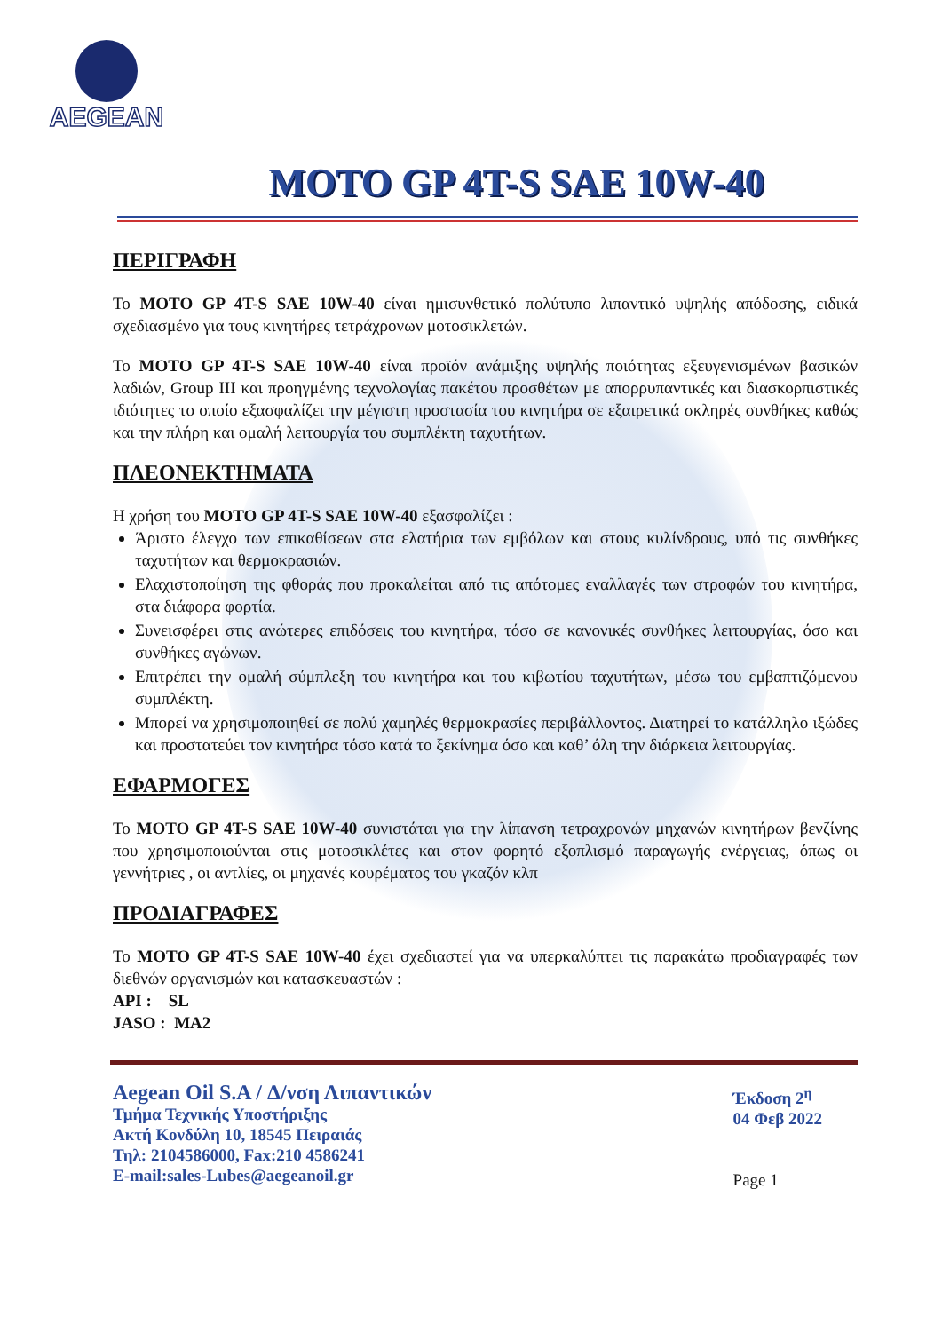AEGEAN
MOTO GP 4T-S SAE 10W-40
ΠΕΡΙΓΡΑΦΗ
Το MOTO GP 4T-S SAE 10W-40 είναι ημισυνθετικό πολύτυπο λιπαντικό υψηλής απόδοσης, ειδικά σχεδιασμένο για τους κινητήρες τετράχρονων μοτοσικλετών.
Το MOTO GP 4T-S SAE 10W-40 είναι προϊόν ανάμιξης υψηλής ποιότητας εξευγενισμένων βασικών λαδιών, Group III και προηγμένης τεχνολογίας πακέτου προσθέτων με απορρυπαντικές και διασκορπιστικές ιδιότητες το οποίο εξασφαλίζει την μέγιστη προστασία του κινητήρα σε εξαιρετικά σκληρές συνθήκες καθώς και την πλήρη και ομαλή λειτουργία του συμπλέκτη ταχυτήτων.
ΠΛΕΟΝΕΚΤΗΜΑΤΑ
Η χρήση του MOTO GP 4T-S SAE 10W-40 εξασφαλίζει :
Άριστο έλεγχο των επικαθίσεων στα ελατήρια των εμβόλων και στους κυλίνδρους, υπό τις συνθήκες ταχυτήτων και θερμοκρασιών.
Ελαχιστοποίηση της φθοράς που προκαλείται από τις απότομες εναλλαγές των στροφών του κινητήρα, στα διάφορα φορτία.
Συνεισφέρει στις ανώτερες επιδόσεις του κινητήρα, τόσο σε κανονικές συνθήκες λειτουργίας, όσο και συνθήκες αγώνων.
Επιτρέπει την ομαλή σύμπλεξη του κινητήρα και του κιβωτίου ταχυτήτων, μέσω του εμβαπτιζόμενου συμπλέκτη.
Μπορεί να χρησιμοποιηθεί σε πολύ χαμηλές θερμοκρασίες περιβάλλοντος. Διατηρεί το κατάλληλο ιξώδες και προστατεύει τον κινητήρα τόσο κατά το ξεκίνημα όσο και καθ’ όλη την διάρκεια λειτουργίας.
ΕΦΑΡΜΟΓΕΣ
Το MOTO GP 4T-S SAE 10W-40 συνιστάται για την λίπανση τετραχρονών μηχανών κινητήρων βενζίνης που χρησιμοποιούνται στις μοτοσικλέτες και στον φορητό εξοπλισμό παραγωγής ενέργειας, όπως οι γεννήτριες , οι αντλίες, οι μηχανές κουρέματος του γκαζόν κλπ
ΠΡΟΔΙΑΓΡΑΦΕΣ
Το MOTO GP 4T-S SAE 10W-40 έχει σχεδιαστεί για να υπερκαλύπτει τις παρακάτω προδιαγραφές των διεθνών οργανισμών και κατασκευαστών :
API : SL
JASO : MA2
Aegean Oil S.A / Δ/νση Λιπαντικών
Τμήμα Τεχνικής Υποστήριξης
Ακτή Κονδύλη 10, 18545 Πειραιάς
Τηλ: 2104586000, Fax:210 4586241
E-mail:sales-Lubes@aegeanoil.gr
Έκδοση 2<sup>η</sup>
04 Φεβ 2022
Page 1